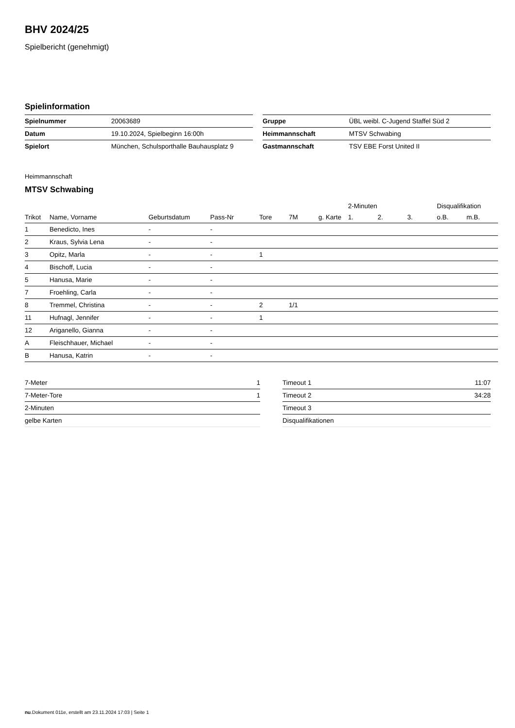BHV 2024/25
Spielbericht (genehmigt)
Spielinformation
| Spielnummer | 20063689 |
| Datum | 19.10.2024, Spielbeginn 16:00h |
| Spielort | München, Schulsporthalle Bauhausplatz 9 |
| Gruppe | ÜBL weibl. C-Jugend Staffel Süd 2 |
| Heimmannschaft | MTSV Schwabing |
| Gastmannschaft | TSV EBE Forst United II |
Heimmannschaft
MTSV Schwabing
| | | | | | | | 2-Minuten | | | Disqualifikation | |
| --- | --- | --- | --- | --- | --- | --- | --- | --- | --- | --- | --- |
| Trikot | Name, Vorname | Geburtsdatum | Pass-Nr | Tore | 7M | g. Karte | 1. | 2. | 3. | o.B. | m.B. |
| 1 | Benedicto, Ines | - | - | | | | | | | | |
| 2 | Kraus, Sylvia Lena | - | - | | | | | | | | |
| 3 | Opitz, Marla | - | - | 1 | | | | | | | |
| 4 | Bischoff, Lucia | - | - | | | | | | | | |
| 5 | Hanusa, Marie | - | - | | | | | | | | |
| 7 | Froehling, Carla | - | - | | | | | | | | |
| 8 | Tremmel, Christina | - | - | 2 | 1/1 | | | | | | |
| 11 | Hufnagl, Jennifer | - | - | 1 | | | | | | | |
| 12 | Ariganello, Gianna | - | - | | | | | | | | |
| A | Fleischhauer, Michael | - | - | | | | | | | | |
| B | Hanusa, Katrin | - | - | | | | | | | | |
| 7-Meter | 1 |
| 7-Meter-Tore | 1 |
| 2-Minuten | |
| gelbe Karten | |
| Timeout 1 | 11:07 |
| Timeout 2 | 34:28 |
| Timeout 3 | |
| Disqualifikationen | |
nu.Dokument 011e, erstellt am 23.11.2024 17:03 | Seite 1